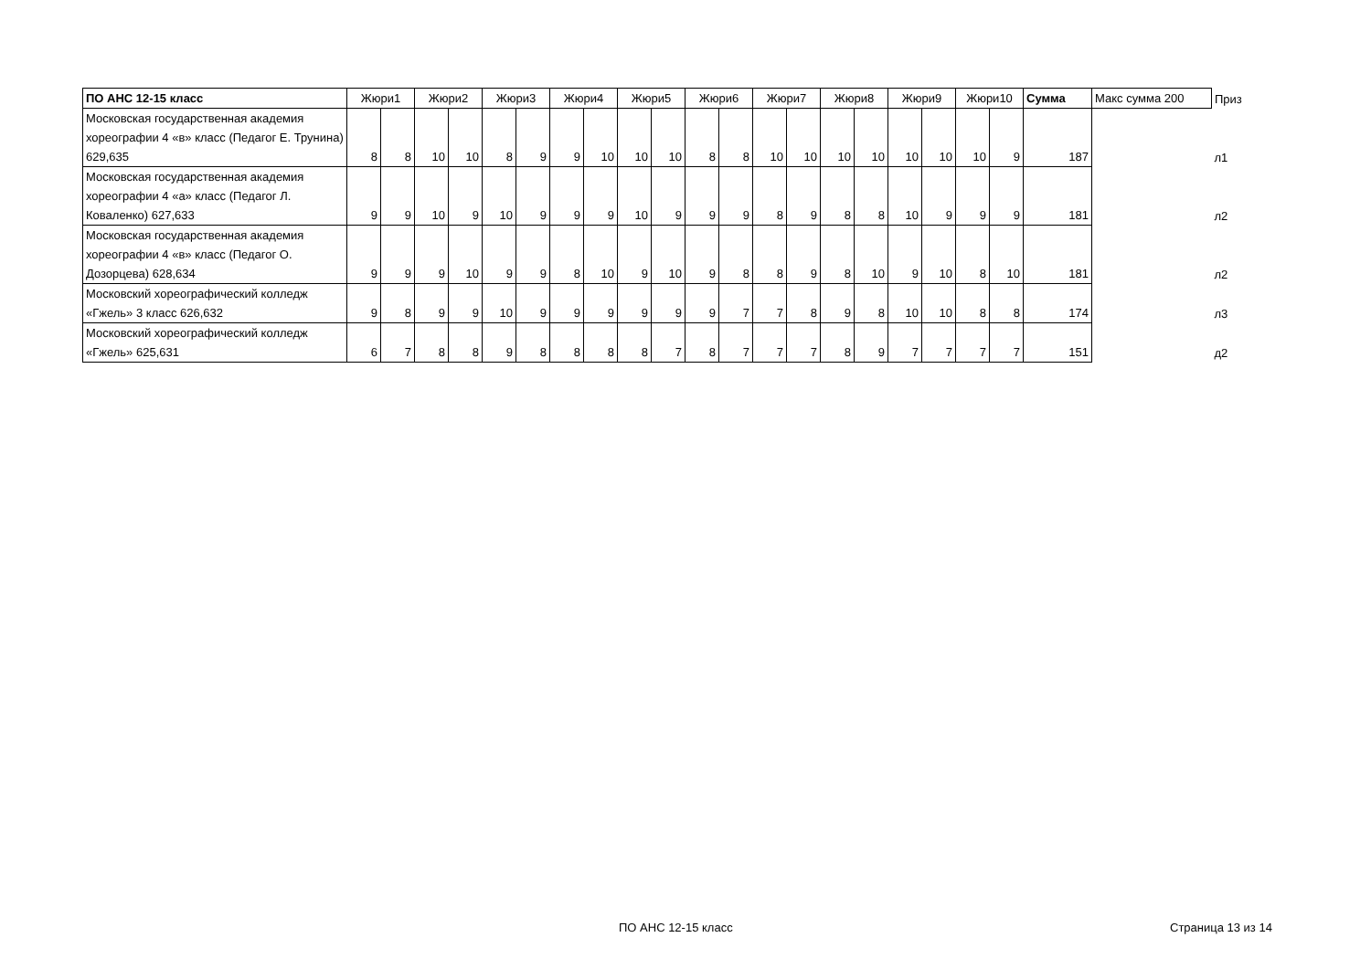| ПО АНС 12-15 класс | Жюри1 | | Жюри2 | | Жюри3 | | Жюри4 | | Жюри5 | | Жюри6 | | Жюри7 | | Жюри8 | | Жюри9 | | Жюри10 | | Сумма | Макс сумма 200 | Приз |
| --- | --- | --- | --- | --- | --- | --- | --- | --- | --- | --- | --- | --- | --- | --- | --- | --- | --- | --- | --- | --- | --- | --- | --- |
| Московская государственная академия хореографии 4 «в» класс (Педагог Е. Трунина) 629,635 | 8 | 8 | 10 | 10 | 8 | 9 | 9 | 10 | 10 | 10 | 8 | 8 | 10 | 10 | 10 | 10 | 10 | 10 | 10 | 9 | 187 | | л1 |
| Московская государственная академия хореографии 4 «а» класс (Педагог Л. Коваленко) 627,633 | 9 | 9 | 10 | 9 | 10 | 9 | 9 | 9 | 10 | 9 | 9 | 9 | 8 | 9 | 8 | 8 | 10 | 9 | 9 | 9 | 181 | | л2 |
| Московская государственная академия хореографии 4 «в» класс (Педагог О. Дозорцева) 628,634 | 9 | 9 | 9 | 10 | 9 | 9 | 8 | 10 | 9 | 10 | 9 | 8 | 8 | 9 | 8 | 10 | 9 | 10 | 8 | 10 | 181 | | л2 |
| Московский хореографический колледж «Гжель» 3 класс 626,632 | 9 | 8 | 9 | 9 | 10 | 9 | 9 | 9 | 9 | 9 | 9 | 7 | 7 | 8 | 9 | 8 | 10 | 10 | 8 | 8 | 174 | | л3 |
| Московский хореографический колледж «Гжель» 625,631 | 6 | 7 | 8 | 8 | 9 | 8 | 8 | 8 | 8 | 7 | 8 | 7 | 7 | 7 | 8 | 9 | 7 | 7 | 7 | 7 | 151 | | д2 |
ПО АНС 12-15 класс Страница 13 из 14